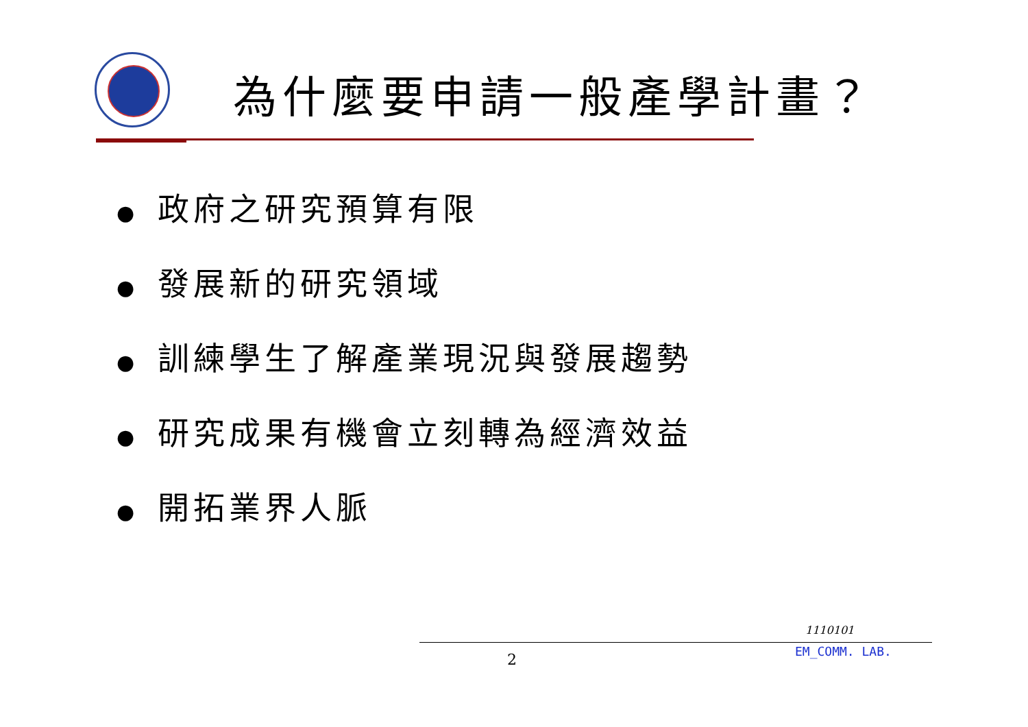為什麼要申請一般產學計畫？
● 政府之研究預算有限
● 發展新的研究領域
● 訓練學生了解產業現況與發展趨勢
● 研究成果有機會立刻轉為經濟效益
● 開拓業界人脈
1110101
EM_COMM. LAB.
2